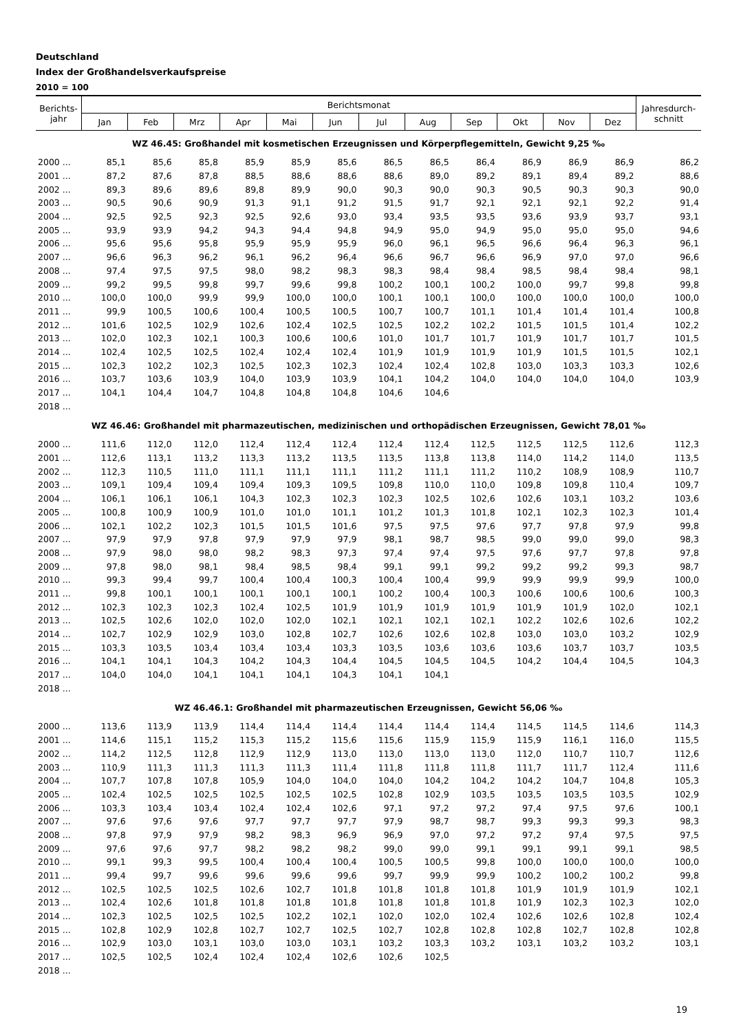Deutschland
Index der Großhandelsverkaufspreise
2010 = 100
| Berichts- jahr | Berichtsmonat | | | | | | | | | | | | Jahresdurch- schnitt |
| --- | --- | --- | --- | --- | --- | --- | --- | --- | --- | --- | --- | --- | --- |
| | Jan | Feb | Mrz | Apr | Mai | Jun | Jul | Aug | Sep | Okt | Nov | Dez | |
| WZ 46.45: Großhandel mit kosmetischen Erzeugnissen und Körperpflegemitteln, Gewicht 9,25 ‰ | | | | | | | | | | | | | |
| 2000 ... | 85,1 | 85,6 | 85,8 | 85,9 | 85,9 | 85,6 | 86,5 | 86,5 | 86,4 | 86,9 | 86,9 | 86,9 | 86,2 |
| 2001 ... | 87,2 | 87,6 | 87,8 | 88,5 | 88,6 | 88,6 | 88,6 | 89,0 | 89,2 | 89,1 | 89,4 | 89,2 | 88,6 |
| 2002 ... | 89,3 | 89,6 | 89,6 | 89,8 | 89,9 | 90,0 | 90,3 | 90,0 | 90,3 | 90,5 | 90,3 | 90,3 | 90,0 |
| 2003 ... | 90,5 | 90,6 | 90,9 | 91,3 | 91,1 | 91,2 | 91,5 | 91,7 | 92,1 | 92,1 | 92,1 | 92,2 | 91,4 |
| 2004 ... | 92,5 | 92,5 | 92,3 | 92,5 | 92,6 | 93,0 | 93,4 | 93,5 | 93,5 | 93,6 | 93,9 | 93,7 | 93,1 |
| 2005 ... | 93,9 | 93,9 | 94,2 | 94,3 | 94,4 | 94,8 | 94,9 | 95,0 | 94,9 | 95,0 | 95,0 | 95,0 | 94,6 |
| 2006 ... | 95,6 | 95,6 | 95,8 | 95,9 | 95,9 | 95,9 | 96,0 | 96,1 | 96,5 | 96,6 | 96,4 | 96,3 | 96,1 |
| 2007 ... | 96,6 | 96,3 | 96,2 | 96,1 | 96,2 | 96,4 | 96,6 | 96,7 | 96,6 | 96,9 | 97,0 | 97,0 | 96,6 |
| 2008 ... | 97,4 | 97,5 | 97,5 | 98,0 | 98,2 | 98,3 | 98,3 | 98,4 | 98,4 | 98,5 | 98,4 | 98,4 | 98,1 |
| 2009 ... | 99,2 | 99,5 | 99,8 | 99,7 | 99,6 | 99,8 | 100,2 | 100,1 | 100,2 | 100,0 | 99,7 | 99,8 | 99,8 |
| 2010 ... | 100,0 | 100,0 | 99,9 | 99,9 | 100,0 | 100,0 | 100,1 | 100,1 | 100,0 | 100,0 | 100,0 | 100,0 | 100,0 |
| 2011 ... | 99,9 | 100,5 | 100,6 | 100,4 | 100,5 | 100,5 | 100,7 | 100,7 | 101,1 | 101,4 | 101,4 | 101,4 | 100,8 |
| 2012 ... | 101,6 | 102,5 | 102,9 | 102,6 | 102,4 | 102,5 | 102,5 | 102,2 | 102,2 | 101,5 | 101,5 | 101,4 | 102,2 |
| 2013 ... | 102,0 | 102,3 | 102,1 | 100,3 | 100,6 | 100,6 | 101,0 | 101,7 | 101,7 | 101,9 | 101,7 | 101,7 | 101,5 |
| 2014 ... | 102,4 | 102,5 | 102,5 | 102,4 | 102,4 | 102,4 | 101,9 | 101,9 | 101,9 | 101,9 | 101,5 | 101,5 | 102,1 |
| 2015 ... | 102,3 | 102,2 | 102,3 | 102,5 | 102,3 | 102,3 | 102,4 | 102,4 | 102,8 | 103,0 | 103,3 | 103,3 | 102,6 |
| 2016 ... | 103,7 | 103,6 | 103,9 | 104,0 | 103,9 | 103,9 | 104,1 | 104,2 | 104,0 | 104,0 | 104,0 | 104,0 | 103,9 |
| 2017 ... | 104,1 | 104,4 | 104,7 | 104,8 | 104,8 | 104,8 | 104,6 | 104,6 | | | | | |
| 2018 ... | | | | | | | | | | | | | |
| WZ 46.46: Großhandel mit pharmazeutischen, medizinischen und orthopädischen Erzeugnissen, Gewicht 78,01 ‰ | | | | | | | | | | | | | |
| 2000 ... | 111,6 | 112,0 | 112,0 | 112,4 | 112,4 | 112,4 | 112,4 | 112,4 | 112,5 | 112,5 | 112,5 | 112,6 | 112,3 |
| 2001 ... | 112,6 | 113,1 | 113,2 | 113,3 | 113,2 | 113,5 | 113,5 | 113,8 | 113,8 | 114,0 | 114,2 | 114,0 | 113,5 |
| 2002 ... | 112,3 | 110,5 | 111,0 | 111,1 | 111,1 | 111,1 | 111,2 | 111,1 | 111,2 | 110,2 | 108,9 | 108,9 | 110,7 |
| 2003 ... | 109,1 | 109,4 | 109,4 | 109,4 | 109,3 | 109,5 | 109,8 | 110,0 | 110,0 | 109,8 | 109,8 | 110,4 | 109,7 |
| 2004 ... | 106,1 | 106,1 | 106,1 | 104,3 | 102,3 | 102,3 | 102,3 | 102,5 | 102,6 | 102,6 | 103,1 | 103,2 | 103,6 |
| 2005 ... | 100,8 | 100,9 | 100,9 | 101,0 | 101,0 | 101,1 | 101,2 | 101,3 | 101,8 | 102,1 | 102,3 | 102,3 | 101,4 |
| 2006 ... | 102,1 | 102,2 | 102,3 | 101,5 | 101,5 | 101,6 | 97,5 | 97,5 | 97,6 | 97,7 | 97,8 | 97,9 | 99,8 |
| 2007 ... | 97,9 | 97,9 | 97,8 | 97,9 | 97,9 | 97,9 | 98,1 | 98,7 | 98,5 | 99,0 | 99,0 | 99,0 | 98,3 |
| 2008 ... | 97,9 | 98,0 | 98,0 | 98,2 | 98,3 | 97,3 | 97,4 | 97,4 | 97,5 | 97,6 | 97,7 | 97,8 | 97,8 |
| 2009 ... | 97,8 | 98,0 | 98,1 | 98,4 | 98,5 | 98,4 | 99,1 | 99,1 | 99,2 | 99,2 | 99,2 | 99,3 | 98,7 |
| 2010 ... | 99,3 | 99,4 | 99,7 | 100,4 | 100,4 | 100,3 | 100,4 | 100,4 | 99,9 | 99,9 | 99,9 | 99,9 | 100,0 |
| 2011 ... | 99,8 | 100,1 | 100,1 | 100,1 | 100,1 | 100,1 | 100,2 | 100,4 | 100,3 | 100,6 | 100,6 | 100,6 | 100,3 |
| 2012 ... | 102,3 | 102,3 | 102,3 | 102,4 | 102,5 | 101,9 | 101,9 | 101,9 | 101,9 | 101,9 | 101,9 | 102,0 | 102,1 |
| 2013 ... | 102,5 | 102,6 | 102,0 | 102,0 | 102,0 | 102,1 | 102,1 | 102,1 | 102,1 | 102,2 | 102,6 | 102,6 | 102,2 |
| 2014 ... | 102,7 | 102,9 | 102,9 | 103,0 | 102,8 | 102,7 | 102,6 | 102,6 | 102,8 | 103,0 | 103,0 | 103,2 | 102,9 |
| 2015 ... | 103,3 | 103,5 | 103,4 | 103,4 | 103,4 | 103,3 | 103,5 | 103,6 | 103,6 | 103,6 | 103,7 | 103,7 | 103,5 |
| 2016 ... | 104,1 | 104,1 | 104,3 | 104,2 | 104,3 | 104,4 | 104,5 | 104,5 | 104,5 | 104,2 | 104,4 | 104,5 | 104,3 |
| 2017 ... | 104,0 | 104,0 | 104,1 | 104,1 | 104,1 | 104,3 | 104,1 | 104,1 | | | | | |
| 2018 ... | | | | | | | | | | | | | |
| WZ 46.46.1: Großhandel mit pharmazeutischen Erzeugnissen, Gewicht 56,06 ‰ | | | | | | | | | | | | | |
| 2000 ... | 113,6 | 113,9 | 113,9 | 114,4 | 114,4 | 114,4 | 114,4 | 114,4 | 114,4 | 114,5 | 114,5 | 114,6 | 114,3 |
| 2001 ... | 114,6 | 115,1 | 115,2 | 115,3 | 115,2 | 115,6 | 115,6 | 115,9 | 115,9 | 115,9 | 116,1 | 116,0 | 115,5 |
| 2002 ... | 114,2 | 112,5 | 112,8 | 112,9 | 112,9 | 113,0 | 113,0 | 113,0 | 113,0 | 112,0 | 110,7 | 110,7 | 112,6 |
| 2003 ... | 110,9 | 111,3 | 111,3 | 111,3 | 111,3 | 111,4 | 111,8 | 111,8 | 111,8 | 111,7 | 111,7 | 112,4 | 111,6 |
| 2004 ... | 107,7 | 107,8 | 107,8 | 105,9 | 104,0 | 104,0 | 104,0 | 104,2 | 104,2 | 104,2 | 104,7 | 104,8 | 105,3 |
| 2005 ... | 102,4 | 102,5 | 102,5 | 102,5 | 102,5 | 102,5 | 102,8 | 102,9 | 103,5 | 103,5 | 103,5 | 103,5 | 102,9 |
| 2006 ... | 103,3 | 103,4 | 103,4 | 102,4 | 102,4 | 102,6 | 97,1 | 97,2 | 97,2 | 97,4 | 97,5 | 97,6 | 100,1 |
| 2007 ... | 97,6 | 97,6 | 97,6 | 97,7 | 97,7 | 97,7 | 97,9 | 98,7 | 98,7 | 99,3 | 99,3 | 99,3 | 98,3 |
| 2008 ... | 97,8 | 97,9 | 97,9 | 98,2 | 98,3 | 96,9 | 96,9 | 97,0 | 97,2 | 97,2 | 97,4 | 97,5 | 97,5 |
| 2009 ... | 97,6 | 97,6 | 97,7 | 98,2 | 98,2 | 98,2 | 99,0 | 99,0 | 99,1 | 99,1 | 99,1 | 99,1 | 98,5 |
| 2010 ... | 99,1 | 99,3 | 99,5 | 100,4 | 100,4 | 100,4 | 100,5 | 100,5 | 99,8 | 100,0 | 100,0 | 100,0 | 100,0 |
| 2011 ... | 99,4 | 99,7 | 99,6 | 99,6 | 99,6 | 99,6 | 99,7 | 99,9 | 99,9 | 100,2 | 100,2 | 100,2 | 99,8 |
| 2012 ... | 102,5 | 102,5 | 102,5 | 102,6 | 102,7 | 101,8 | 101,8 | 101,8 | 101,8 | 101,9 | 101,9 | 101,9 | 102,1 |
| 2013 ... | 102,4 | 102,6 | 101,8 | 101,8 | 101,8 | 101,8 | 101,8 | 101,8 | 101,8 | 101,9 | 102,3 | 102,3 | 102,0 |
| 2014 ... | 102,3 | 102,5 | 102,5 | 102,5 | 102,2 | 102,1 | 102,0 | 102,0 | 102,4 | 102,6 | 102,6 | 102,8 | 102,4 |
| 2015 ... | 102,8 | 102,9 | 102,8 | 102,7 | 102,7 | 102,5 | 102,7 | 102,8 | 102,8 | 102,8 | 102,7 | 102,8 | 102,8 |
| 2016 ... | 102,9 | 103,0 | 103,1 | 103,0 | 103,0 | 103,1 | 103,2 | 103,3 | 103,2 | 103,1 | 103,2 | 103,2 | 103,1 |
| 2017 ... | 102,5 | 102,5 | 102,4 | 102,4 | 102,4 | 102,6 | 102,6 | 102,5 | | | | | |
| 2018 ... | | | | | | | | | | | | | |
19